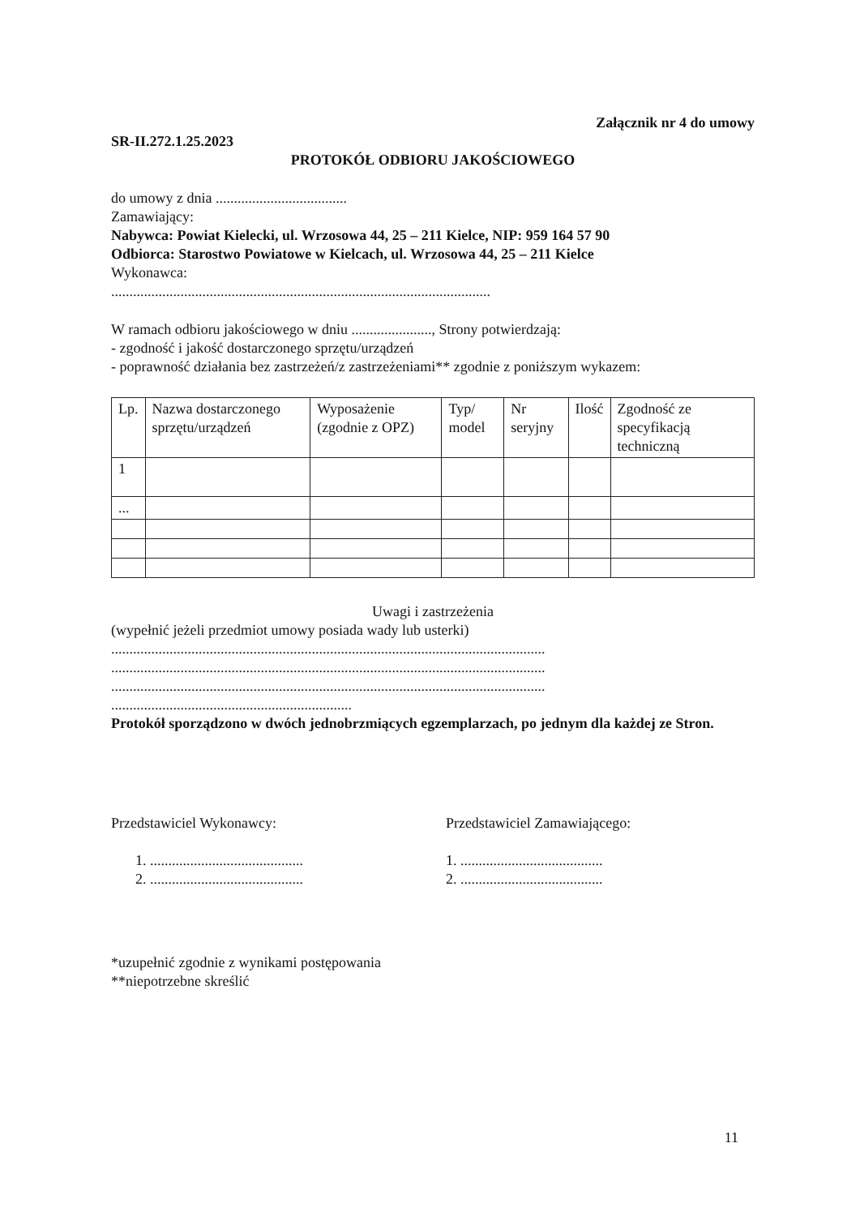Załącznik nr 4 do umowy
SR-II.272.1.25.2023
PROTOKÓŁ ODBIORU JAKOŚCIOWEGO
do umowy z dnia ....................................
Zamawiający:
Nabywca: Powiat Kielecki, ul. Wrzosowa 44, 25 – 211 Kielce, NIP: 959 164 57 90
Odbiorca: Starostwo Powiatowe w Kielcach, ul. Wrzosowa 44, 25 – 211 Kielce
Wykonawca:
........................................................................................................
W ramach odbioru jakościowego w dniu ......................, Strony potwierdzają:
- zgodność i jakość dostarczonego sprzętu/urządzeń
- poprawność działania bez zastrzeżeń/z zastrzeżeniami** zgodnie z poniższym wykazem:
| Lp. | Nazwa dostarczonego sprzętu/urządzeń | Wyposażenie (zgodnie z OPZ) | Typ/ model | Nr seryjny | Ilość | Zgodność ze specyfikacją techniczną |
| --- | --- | --- | --- | --- | --- | --- |
| 1 | | | | | | |
| ... | | | | | | |
Uwagi i zastrzeżenia
(wypełnić jeżeli przedmiot umowy posiada wady lub usterki)
.......................................................................................................................
.......................................................................................................................
.......................................................................................................................
..................................................................
Protokół sporządzono w dwóch jednobrzmiących egzemplarzach, po jednym dla każdej ze Stron.
Przedstawiciel Wykonawcy:
1. ..........................................
2. ..........................................
Przedstawiciel Zamawiającego:
1. .......................................
2. .......................................
*uzupełnić zgodnie z wynikami postępowania
**niepotrzebne skreślić
11